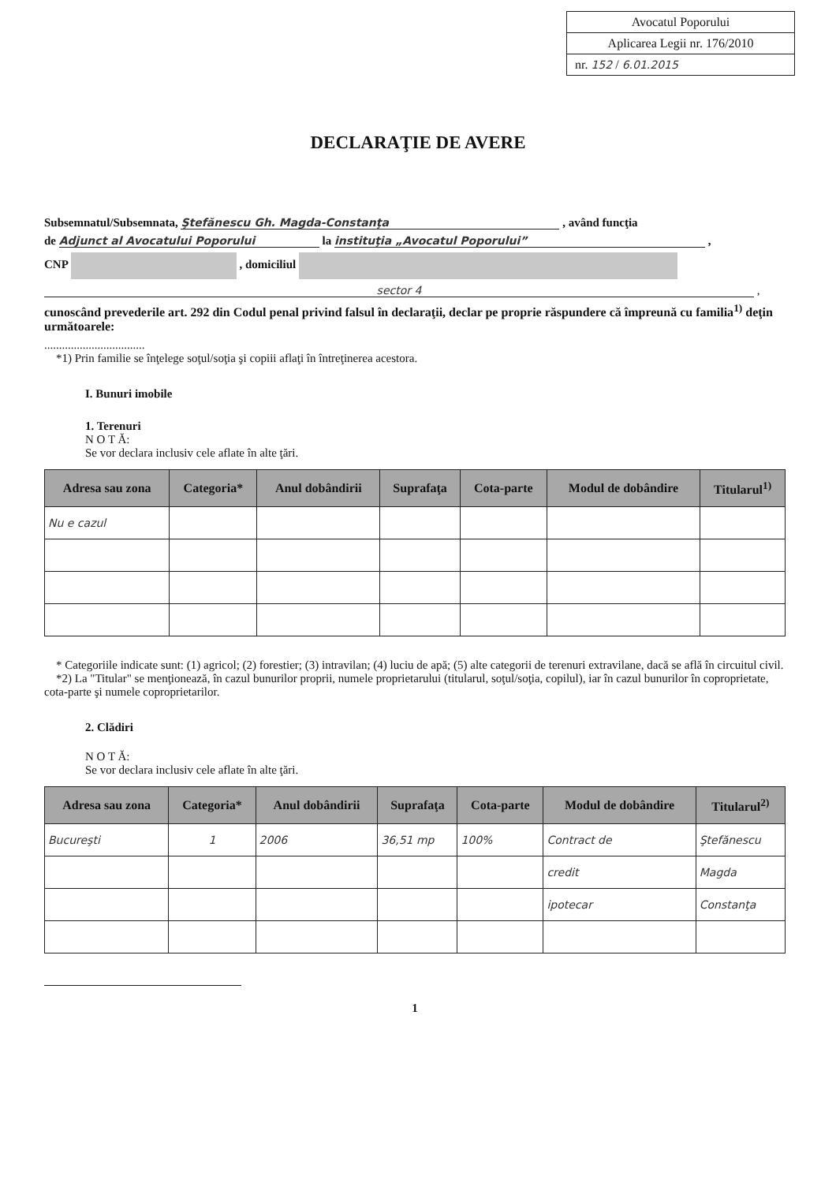Avocatul Poporului
Aplicarea Legii nr. 176/2010
nr. 152 / 6.01.2015
DECLARAŢIE DE AVERE
Subsemnatul/Subsemnata, Ştefănescu Gh. Magda-Constanţa , având funcţia
de Adjunct al Avocatului Poporului la instituţia „Avocatul Poporului” ,
CNP , domiciliul
sector 4 ,
cunoscând prevederile art. 292 din Codul penal privind falsul în declaraţii, declar pe proprie răspundere că împreună cu familia<sup>1)</sup> deţin următoarele:
..................................
*1) Prin familie se înţelege soţul/soţia şi copiii aflaţi în întreţinerea acestora.
I. Bunuri imobile
1. Terenuri
N O T Ă:
Se vor declara inclusiv cele aflate în alte ţări.
| Adresa sau zona | Categoria* | Anul dobândirii | Suprafaţa | Cota-parte | Modul de dobândire | Titularul<sup>1)</sup> |
| --- | --- | --- | --- | --- | --- | --- |
| Nu e cazul | | | | | | |
* Categoriile indicate sunt: (1) agricol; (2) forestier; (3) intravilan; (4) luciu de apă; (5) alte categorii de terenuri extravilane, dacă se află în circuitul civil.
*2) La "Titular" se menţionează, în cazul bunurilor proprii, numele proprietarului (titularul, soţul/soţia, copilul), iar în cazul bunurilor în coproprietate, cota-parte şi numele coproprietarilor.
2. Clădiri
N O T Ă:
Se vor declara inclusiv cele aflate în alte ţări.
| Adresa sau zona | Categoria* | Anul dobândirii | Suprafaţa | Cota-parte | Modul de dobândire | Titularul<sup>2)</sup> |
| --- | --- | --- | --- | --- | --- | --- |
| Bucureşti | 1 | 2006 | 36,51 mp | 100% | Contract de | Ştefănescu |
| | | | | | credit | Magda |
| | | | | | ipotecar | Constanţa |
1